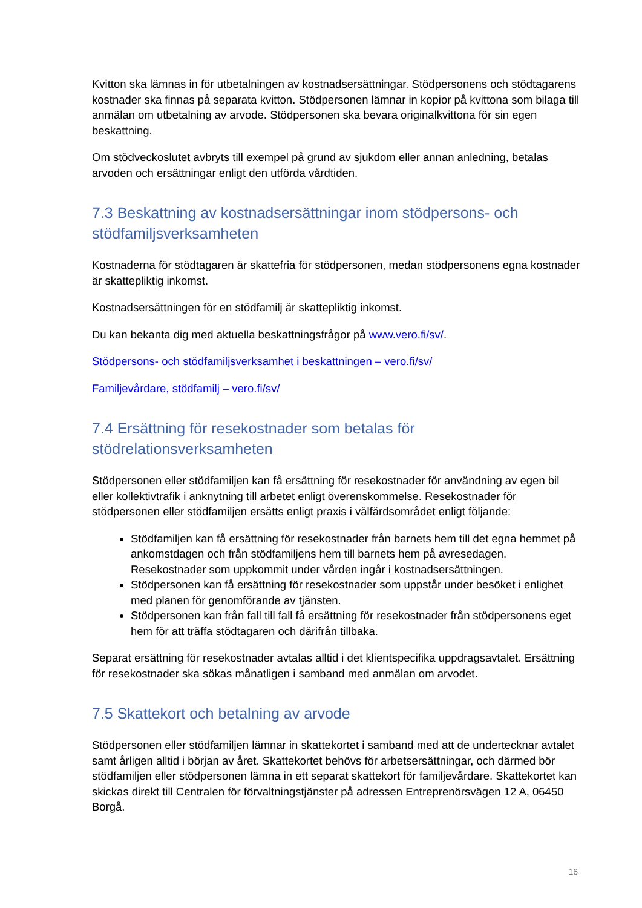Kvitton ska lämnas in för utbetalningen av kostnadsersättningar. Stödpersonens och stödtagarens kostnader ska finnas på separata kvitton. Stödpersonen lämnar in kopior på kvittona som bilaga till anmälan om utbetalning av arvode. Stödpersonen ska bevara originalkvittona för sin egen beskattning.
Om stödveckoslutet avbryts till exempel på grund av sjukdom eller annan anledning, betalas arvoden och ersättningar enligt den utförda vårdtiden.
7.3 Beskattning av kostnadsersättningar inom stödpersons- och stödfamiljsverksamheten
Kostnaderna för stödtagaren är skattefria för stödpersonen, medan stödpersonens egna kostnader är skattepliktig inkomst.
Kostnadsersättningen för en stödfamilj är skattepliktig inkomst.
Du kan bekanta dig med aktuella beskattningsfrågor på www.vero.fi/sv/.
Stödpersons- och stödfamiljsverksamhet i beskattningen – vero.fi/sv/
Familjevårdare, stödfamilj – vero.fi/sv/
7.4 Ersättning för resekostnader som betalas för stödrelationsverksamheten
Stödpersonen eller stödfamiljen kan få ersättning för resekostnader för användning av egen bil eller kollektivtrafik i anknytning till arbetet enligt överenskommelse. Resekostnader för stödpersonen eller stödfamiljen ersätts enligt praxis i välfärdsområdet enligt följande:
Stödfamiljen kan få ersättning för resekostnader från barnets hem till det egna hemmet på ankomstdagen och från stödfamiljens hem till barnets hem på avresedagen. Resekostnader som uppkommit under vården ingår i kostnadsersättningen.
Stödpersonen kan få ersättning för resekostnader som uppstår under besöket i enlighet med planen för genomförande av tjänsten.
Stödpersonen kan från fall till fall få ersättning för resekostnader från stödpersonens eget hem för att träffa stödtagaren och därifrån tillbaka.
Separat ersättning för resekostnader avtalas alltid i det klientspecifika uppdragsavtalet. Ersättning för resekostnader ska sökas månatligen i samband med anmälan om arvodet.
7.5 Skattekort och betalning av arvode
Stödpersonen eller stödfamiljen lämnar in skattekortet i samband med att de undertecknar avtalet samt årligen alltid i början av året. Skattekortet behövs för arbetsersättningar, och därmed bör stödfamiljen eller stödpersonen lämna in ett separat skattekort för familjevårdare. Skattekortet kan skickas direkt till Centralen för förvaltningstjänster på adressen Entreprenörsvägen 12 A, 06450 Borgå.
16